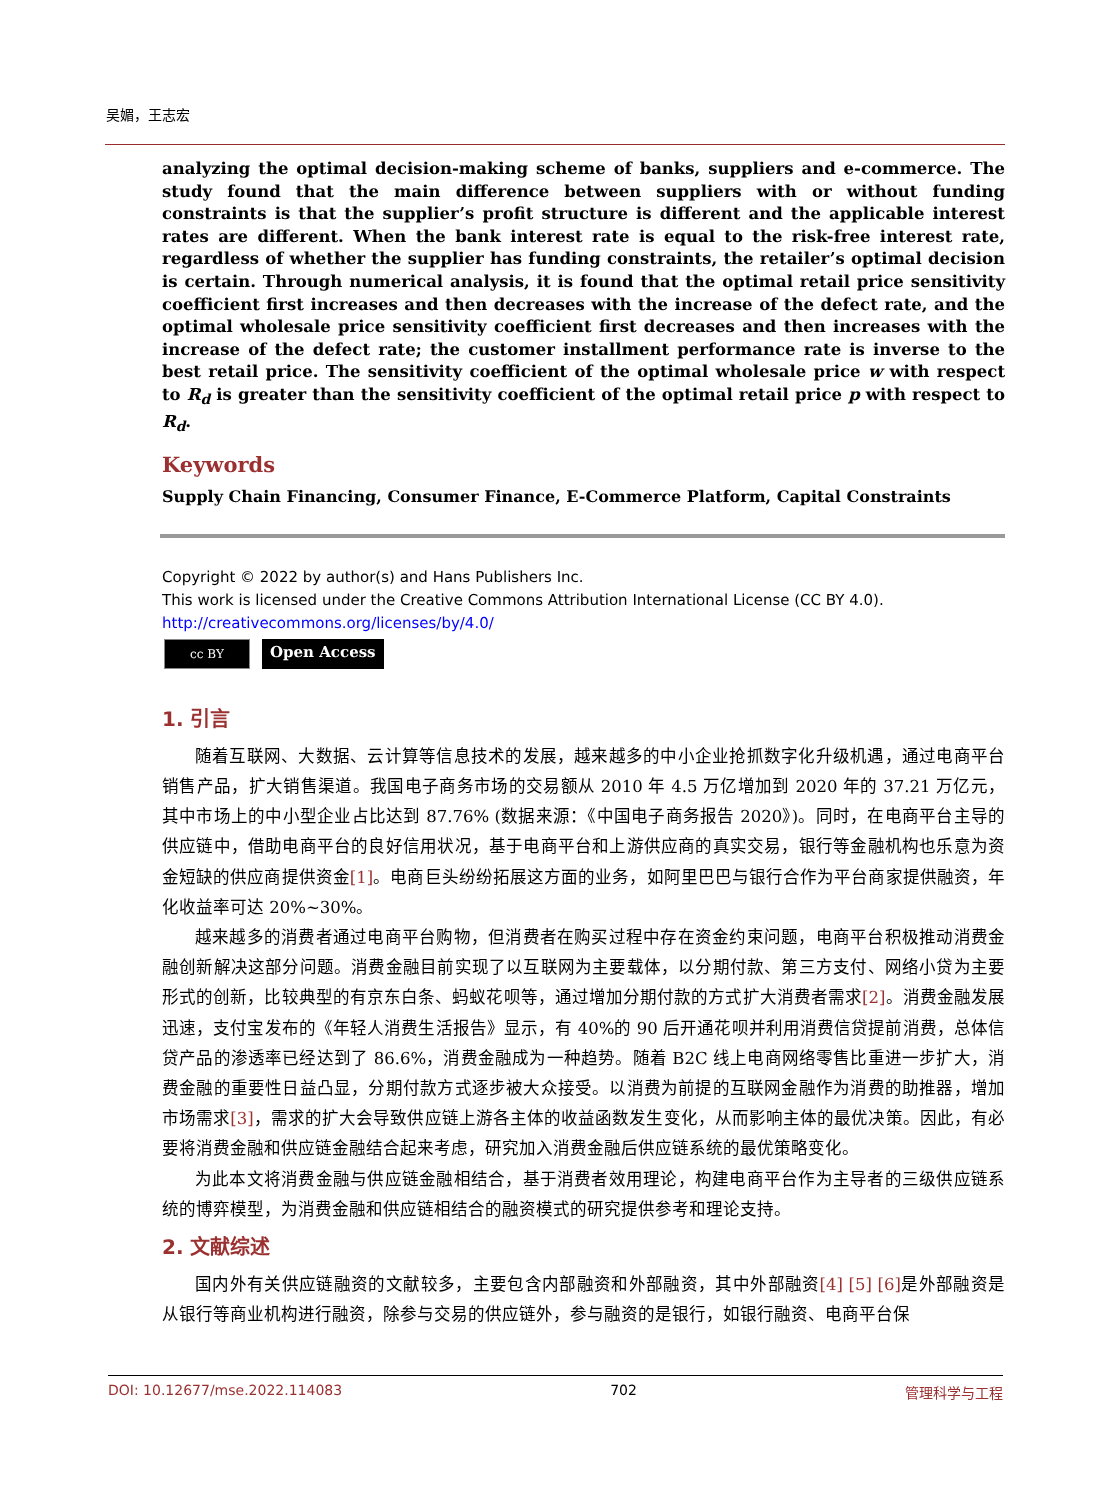吴媚，王志宏
analyzing the optimal decision-making scheme of banks, suppliers and e-commerce. The study found that the main difference between suppliers with or without funding constraints is that the supplier’s profit structure is different and the applicable interest rates are different. When the bank interest rate is equal to the risk-free interest rate, regardless of whether the supplier has funding constraints, the retailer’s optimal decision is certain. Through numerical analysis, it is found that the optimal retail price sensitivity coefficient first increases and then decreases with the increase of the defect rate, and the optimal wholesale price sensitivity coefficient first decreases and then increases with the increase of the defect rate; the customer installment performance rate is inverse to the best retail price. The sensitivity coefficient of the optimal wholesale price w with respect to R<sub>d</sub> is greater than the sensitivity coefficient of the optimal retail price p with respect to R<sub>d</sub>.
Keywords
Supply Chain Financing, Consumer Finance, E-Commerce Platform, Capital Constraints
Copyright © 2022 by author(s) and Hans Publishers Inc.
This work is licensed under the Creative Commons Attribution International License (CC BY 4.0).
http://creativecommons.org/licenses/by/4.0/
cc BY
Open Access
1. 引言
随着互联网、大数据、云计算等信息技术的发展，越来越多的中小企业抢抓数字化升级机遇，通过电商平台销售产品，扩大销售渠道。我国电子商务市场的交易额从 2010 年 4.5 万亿增加到 2020 年的 37.21 万亿元，其中市场上的中小型企业占比达到 87.76% (数据来源：《中国电子商务报告 2020》)。同时，在电商平台主导的供应链中，借助电商平台的良好信用状况，基于电商平台和上游供应商的真实交易，银行等金融机构也乐意为资金短缺的供应商提供资金[1]。电商巨头纷纷拓展这方面的业务，如阿里巴巴与银行合作为平台商家提供融资，年化收益率可达 20%~30%。
越来越多的消费者通过电商平台购物，但消费者在购买过程中存在资金约束问题，电商平台积极推动消费金融创新解决这部分问题。消费金融目前实现了以互联网为主要载体，以分期付款、第三方支付、网络小贷为主要形式的创新，比较典型的有京东白条、蚂蚁花呗等，通过增加分期付款的方式扩大消费者需求[2]。消费金融发展迅速，支付宝发布的《年轻人消费生活报告》显示，有 40%的 90 后开通花呗并利用消费信贷提前消费，总体信贷产品的渗透率已经达到了 86.6%，消费金融成为一种趋势。随着 B2C 线上电商网络零售比重进一步扩大，消费金融的重要性日益凸显，分期付款方式逐步被大众接受。以消费为前提的互联网金融作为消费的助推器，增加市场需求[3]，需求的扩大会导致供应链上游各主体的收益函数发生变化，从而影响主体的最优决策。因此，有必要将消费金融和供应链金融结合起来考虑，研究加入消费金融后供应链系统的最优策略变化。
为此本文将消费金融与供应链金融相结合，基于消费者效用理论，构建电商平台作为主导者的三级供应链系统的博弈模型，为消费金融和供应链相结合的融资模式的研究提供参考和理论支持。
2. 文献综述
国内外有关供应链融资的文献较多，主要包含内部融资和外部融资，其中外部融资[4] [5] [6] 是外部融资是从银行等商业机构进行融资，除参与交易的供应链外，参与融资的是银行，如银行融资、电商平台保
DOI: 10.12677/mse.2022.114083 702 管理科学与工程